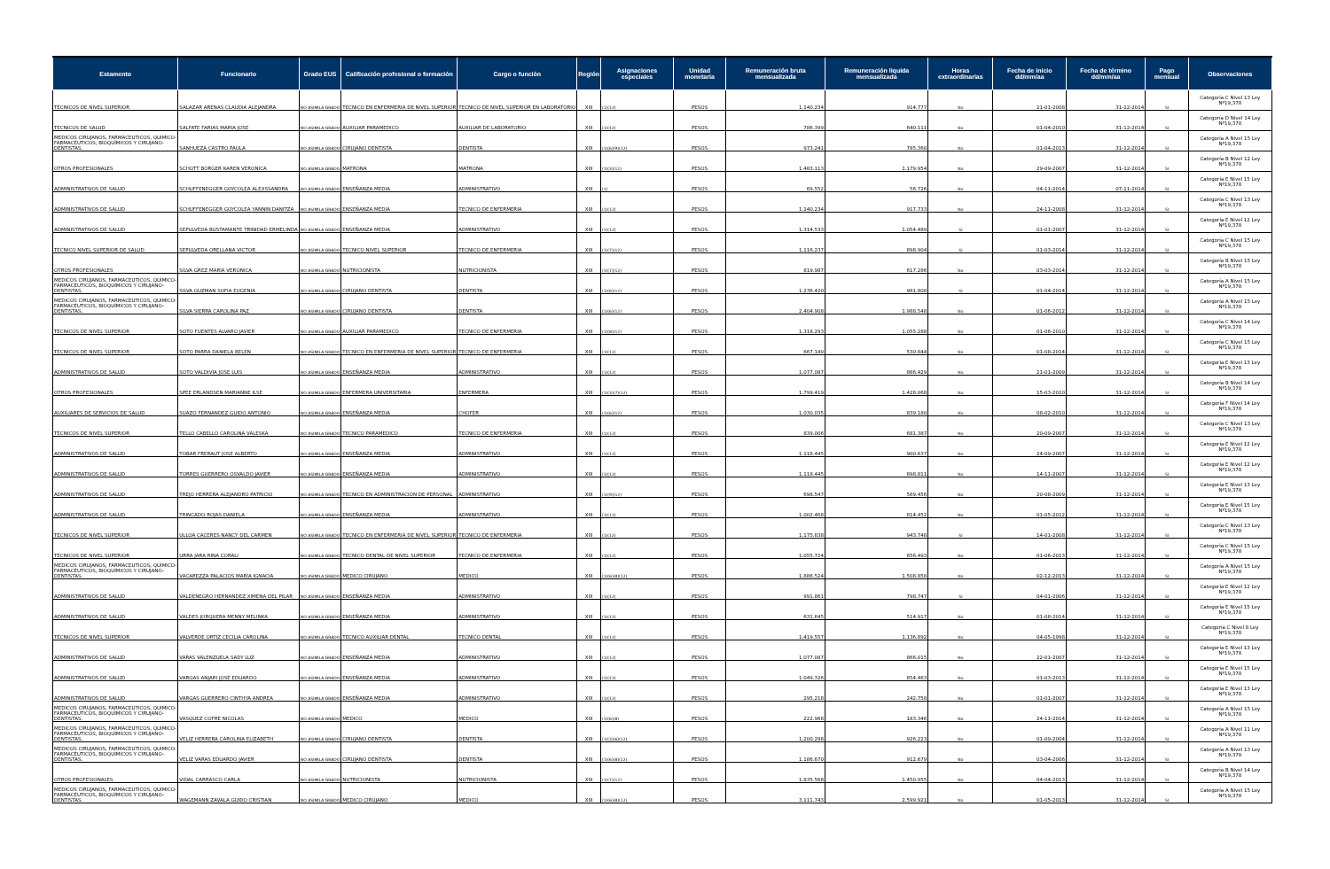| Estamento | Funcionario | Grado EUS | Calificación profesional o formación | Cargo o función | Región | Asignaciones especiales | Unidad monetaria | Remuneración bruta mensualizada | Remuneración liquida mensualizada | Horas extraordinarias | Fecha de inicio dd/mm/aa | Fecha de término dd/mm/aa | Pago mensual | Observaciones |
| --- | --- | --- | --- | --- | --- | --- | --- | --- | --- | --- | --- | --- | --- | --- |
| TÉCNICOS DE NIVEL SUPERIOR | SALAZAR ARENAS CLAUDIA ALEJANDRA | NO ASIMILA GRADO | TECNICO EN ENFERMERIA DE NIVEL SUPERIOR | TECNICO DE NIVEL SUPERIOR EN LABORATORIO | XIII | (1)(12) | PESOS | 1.140.234 | 914.777 | No | 21-01-2008 | 31-12-2014 | SI | Categoría C Nivel 13 Ley Nº19,378 |
| TÉCNICOS DE SALUD | SALFATE FARIAS MARIA JOSE | NO ASIMILA GRADO | AUXILIAR PARAMEDICO | AUXILIAR DE LABORATORIO | XIII | (1)(12) | PESOS | 786.399 | 640.111 | No | 01-04-2010 | 31-12-2014 | SI | Categoría D Nivel 14 Ley Nº19,378 |
| MEDICOS CIRUJANOS, FARMACEUTICOS, QUIMICO- FARMACÉUTICOS, BIOQUÍMICOS Y CIRUJANO- DENTISTAS. | SANHUEZA CASTRO PAULA | NO ASIMILA GRADO | CIRUJANO DENTISTA | DENTISTA | XIII | (1)(6)(9)(12) | PESOS | 973.241 | 785.360 | No | 01-04-2013 | 31-12-2014 | SI | Categoría A Nivel 15 Ley Nº19,378 |
| OTROS PROFESIONALES | SCHOTT BORGER KAREN VERONICA | NO ASIMILA GRADO | MATRONA | MATRONA | XIII | (1)(3)(12) | PESOS | 1.483.113 | 1.179.954 | No | 29-09-2007 | 31-12-2014 | SI | Categoría B Nivel 12 Ley Nº19,378 |
| ADMINISTRATIVOS DE SALUD | SCHUFFENEGGER GOYCOLEA ALEXSSANDRA | NO ASIMILA GRADO | ENSEÑANZA MEDIA | ADMINISTRATIVO | XIII | (1) | PESOS | 69.552 | 56.726 | No | 04-11-2014 | 07-11-2014 | SI | Categoría E Nivel 15 Ley Nº19,378 |
| ADMINISTRATIVOS DE SALUD | SCHUFFENEGGER GOYCOLEA YANNIN DANITZA | NO ASIMILA GRADO | ENSEÑANZA MEDIA | TECNICO DE ENFERMERIA | XIII | (1)(12) | PESOS | 1.140.234 | 917.733 | No | 24-11-2008 | 31-12-2014 | SI | Categoría C Nivel 13 Ley Nº19,378 |
| ADMINISTRATIVOS DE SALUD | SEPULVEDA BUSTAMANTE TRINIDAD ERMELINDA | NO ASIMILA GRADO | ENSEÑANZA MEDIA | ADMINISTRATIVO | XIII | (1)(12) | PESOS | 1.314.533 | 1.054.489 | SI | 01-01-2007 | 31-12-2014 | SI | Categoría E Nivel 12 Ley Nº19,378 |
| TÉCNICO NIVEL SUPERIOR DE SALUD | SEPULVEDA ORELLANA VICTOR | NO ASIMILA GRADO | TECNICO NIVEL SUPERIOR | TECNICO DE ENFERMERIA | XIII | (1)(7)(12) | PESOS | 1.116.237 | 898.904 | SI | 01-03-2014 | 31-12-2014 | SI | Categoría C Nivel 15 Ley Nº19,378 |
| OTROS PROFESIONALES | SILVA GREZ MARIA VERONICA | NO ASIMILA GRADO | NUTRICIONISTA | NUTRICIONISTA | XIII | (1)(7)(12) | PESOS | 819.987 | 617.286 | No | 03-03-2014 | 31-12-2014 | SI | Categoría B Nivel 15 Ley Nº19,378 |
| MEDICOS CIRUJANOS, FARMACEUTICOS, QUIMICO- FARMACÉUTICOS, BIOQUÍMICOS Y CIRUJANO- DENTISTAS. | SILVA GUZMAN SOFIA EUGENIA | NO ASIMILA GRADO | CIRUJANO DENTISTA | DENTISTA | XIII | (1)(6)(12) | PESOS | 1.236.420 | 981.808 | SI | 01-04-2014 | 31-12-2014 | SI | Categoría A Nivel 15 Ley Nº19,378 |
| MEDICOS CIRUJANOS, FARMACEUTICOS, QUIMICO- FARMACÉUTICOS, BIOQUÍMICOS Y CIRUJANO- DENTISTAS. | SILVA SIERRA CAROLINA PAZ | NO ASIMILA GRADO | CIRUJANO DENTISTA | DENTISTA | XIII | (1)(6)(12) | PESOS | 2.404.908 | 1.988.548 | No | 01-06-2012 | 31-12-2014 | SI | Categoría A Nivel 15 Ley Nº19,378 |
| TÉCNICOS DE NIVEL SUPERIOR | SOTO FUENTES ALVARO JAVIER | NO ASIMILA GRADO | AUXILIAR PARAMEDICO | TECNICO DE ENFERMERIA | XIII | (1)(8)(12) | PESOS | 1.318.293 | 1.055.288 | No | 01-06-2010 | 31-12-2014 | SI | Categoría C Nivel 14 Ley Nº19,378 |
| TÉCNICOS DE NIVEL SUPERIOR | SOTO PARRA DANIELA BELEN | NO ASIMILA GRADO | TECNICO EN ENFERMERIA DE NIVEL SUPERIOR | TECNICO DE ENFERMERIA | XIII | (1)(12) | PESOS | 667.149 | 530.844 | No | 01-08-2014 | 31-12-2014 | SI | Categoría C Nivel 15 Ley Nº19,378 |
| ADMINISTRATIVOS DE SALUD | SOTO VALDIVIA JOSE LUIS | NO ASIMILA GRADO | ENSEÑANZA MEDIA | ADMINISTRATIVO | XIII | (1)(12) | PESOS | 1.077.087 | 866.429 | No | 21-01-2009 | 31-12-2014 | SI | Categoría E Nivel 13 Ley Nº19,378 |
| OTROS PROFESIONALES | SPEE ERLANDSEN MARIANNE ILSE | NO ASIMILA GRADO | ENFERMERA UNIVERSITARIA | ENFERMERA | XIII | (1)(3)(7)(12) | PESOS | 1.799.419 | 1.428.068 | No | 15-03-2010 | 31-12-2014 | SI | Categoría B Nivel 14 Ley Nº19,378 |
| AUXILIARES DE SERVICIOS DE SALUD | SUAZO FERNANDEZ GUIDO ANTONIO | NO ASIMILA GRADO | ENSEÑANZA MEDIA | CHOFER | XIII | (1)(6)(12) | PESOS | 1.030.035 | 839.180 | No | 08-02-2010 | 31-12-2014 | SI | Categoría F Nivel 14 Ley Nº19,378 |
| TÉCNICOS DE NIVEL SUPERIOR | TELLO CABELLO CAROLINA VALESKA | NO ASIMILA GRADO | TECNICO PARAMEDICO | TECNICO DE ENFERMERIA | XIII | (1)(12) | PESOS | 839.006 | 681.387 | No | 20-09-2007 | 31-12-2014 | SI | Categoría C Nivel 13 Ley Nº19,378 |
| ADMINISTRATIVOS DE SALUD | TOBAR FRERAUT JOSE ALBERTO | NO ASIMILA GRADO | ENSEÑANZA MEDIA | ADMINISTRATIVO | XIII | (1)(12) | PESOS | 1.118.445 | 900.637 | No | 24-09-2007 | 31-12-2014 | SI | Categoría E Nivel 12 Ley Nº19,378 |
| ADMINISTRATIVOS DE SALUD | TORRES GUERRERO OSVALDO JAVIER | NO ASIMILA GRADO | ENSEÑANZA MEDIA | ADMINISTRATIVO | XIII | (1)(12) | PESOS | 1.118.445 | 898.811 | No | 14-11-2007 | 31-12-2014 | SI | Categoría E Nivel 12 Ley Nº19,378 |
| ADMINISTRATIVOS DE SALUD | TREJO HERRERA ALEJANDRO PATRICIO | NO ASIMILA GRADO | TECNICO EN ADMINISTRACION DE PERSONAL | ADMINISTRATIVO | XIII | (1)(9)(12) | PESOS | 698.547 | 569.456 | No | 20-08-2009 | 31-12-2014 | SI | Categoría E Nivel 13 Ley Nº19,378 |
| ADMINISTRATIVOS DE SALUD | TRINCADO ROJAS DANIELA | NO ASIMILA GRADO | ENSEÑANZA MEDIA | ADMINISTRATIVO | XIII | (1)(12) | PESOS | 1.002.468 | 814.452 | No | 01-05-2012 | 31-12-2014 | SI | Categoría E Nivel 15 Ley Nº19,378 |
| TÉCNICOS DE NIVEL SUPERIOR | ULLOA CACERES NANCY DEL CARMEN | NO ASIMILA GRADO | TECNICO EN ENFERMERIA DE NIVEL SUPERIOR | TECNICO DE ENFERMERIA | XIII | (1)(12) | PESOS | 1.175.838 | 943.748 | SI | 14-01-2008 | 31-12-2014 | SI | Categoría C Nivel 13 Ley Nº19,378 |
| TÉCNICOS DE NIVEL SUPERIOR | URRA JARA RINA CORALI | NO ASIMILA GRADO | TECNICO DENTAL DE NIVEL SUPERIOR | TECNICO DE ENFERMERIA | XIII | (1)(12) | PESOS | 1.055.724 | 856.493 | No | 01-06-2013 | 31-12-2014 | SI | Categoría C Nivel 15 Ley Nº19,378 |
| MEDICOS CIRUJANOS, FARMACEUTICOS, QUIMICO- FARMACÉUTICOS, BIOQUÍMICOS Y CIRUJANO- DENTISTAS. | VACAREZZA PALACIOS MARÍA IGNACIA | NO ASIMILA GRADO | MEDICO CIRUJANO | MEDICO | XIII | (1)(6)(8)(12) | PESOS | 1.886.524 | 1.508.858 | No | 02-12-2013 | 31-12-2014 | SI | Categoría A Nivel 15 Ley Nº19,378 |
| ADMINISTRATIVOS DE SALUD | VALDENEGRO HERNANDEZ XIMENA DEL PILAR | NO ASIMILA GRADO | ENSEÑANZA MEDIA | ADMINISTRATIVO | XIII | (1)(12) | PESOS | 991.861 | 798.747 | SI | 04-01-2006 | 31-12-2014 | SI | Categoría E Nivel 12 Ley Nº19,378 |
| ADMINISTRATIVOS DE SALUD | VALDES JORQUERA MENNY MELINKA | NO ASIMILA GRADO | ENSEÑANZA MEDIA | ADMINISTRATIVO | XIII | (1)(12) | PESOS | 631.645 | 514.917 | No | 01-08-2014 | 31-12-2014 | SI | Categoría E Nivel 15 Ley Nº19,378 |
| TÉCNICOS DE NIVEL SUPERIOR | VALVERDE ORTIZ CECILIA CAROLINA | NO ASIMILA GRADO | TECNICO AUXILIAR DENTAL | TECNICO DENTAL | XIII | (1)(12) | PESOS | 1.419.557 | 1.136.892 | No | 04-05-1998 | 31-12-2014 | SI | Categoría C Nivel 8 Ley Nº19,378 |
| ADMINISTRATIVOS DE SALUD | VARAS VALENZUELA SADY LUZ | NO ASIMILA GRADO | ENSEÑANZA MEDIA | ADMINISTRATIVO | XIII | (1)(12) | PESOS | 1.077.087 | 866.015 | No | 22-01-2007 | 31-12-2014 | SI | Categoría E Nivel 13 Ley Nº19,378 |
| ADMINISTRATIVOS DE SALUD | VARGAS ANJARI JOSÉ EDUARDO | NO ASIMILA GRADO | ENSEÑANZA MEDIA | ADMINISTRATIVO | XIII | (1)(12) | PESOS | 1.049.326 | 854.463 | No | 01-03-2013 | 31-12-2014 | SI | Categoría E Nivel 15 Ley Nº19,378 |
| ADMINISTRATIVOS DE SALUD | VARGAS GUERRERO CINTHYA ANDREA | NO ASIMILA GRADO | ENSEÑANZA MEDIA | ADMINISTRATIVO | XIII | (1)(12) | PESOS | 295.218 | 242.758 | No | 01-01-2007 | 31-12-2014 | SI | Categoría E Nivel 13 Ley Nº19,378 |
| MEDICOS CIRUJANOS, FARMACEUTICOS, QUIMICO- FARMACÉUTICOS, BIOQUÍMICOS Y CIRUJANO- DENTISTAS. | VASQUEZ COFRE NICOLAS | NO ASIMILA GRADO | MEDICO | MEDICO | XIII | (1)(6)(8) | PESOS | 222.968 | 183.346 | No | 24-11-2014 | 31-12-2014 | SI | Categoría A Nivel 15 Ley Nº19,378 |
| MEDICOS CIRUJANOS, FARMACEUTICOS, QUIMICO- FARMACÉUTICOS, BIOQUÍMICOS Y CIRUJANO- DENTISTAS. | VELIZ HERRERA CAROLINA ELIZABETH | NO ASIMILA GRADO | CIRUJANO DENTISTA | DENTISTA | XIII | (1)(3)(6)(12) | PESOS | 1.200.298 | 926.223 | No | 01-09-2004 | 31-12-2014 | SI | Categoría A Nivel 11 Ley Nº19,378 |
| MEDICOS CIRUJANOS, FARMACEUTICOS, QUIMICO- FARMACÉUTICOS, BIOQUÍMICOS Y CIRUJANO- DENTISTAS. | VELIZ VARAS EDUARDO JAVIER | NO ASIMILA GRADO | CIRUJANO DENTISTA | DENTISTA | XIII | (1)(6)(8)(12) | PESOS | 1.186.670 | 912.679 | No | 03-04-2006 | 31-12-2014 | SI | Categoría A Nivel 13 Ley Nº19,378 |
| OTROS PROFESIONALES | VIDAL CARRASCO CARLA | NO ASIMILA GRADO | NUTRICIONISTA | NUTRICIONISTA | XIII | (1)(7)(12) | PESOS | 1.835.568 | 1.450.955 | No | 04-04-2013 | 31-12-2014 | SI | Categoría B Nivel 14 Ley Nº19,378 |
| MEDICOS CIRUJANOS, FARMACEUTICOS, QUIMICO- FARMACÉUTICOS, BIOQUÍMICOS Y CIRUJANO- DENTISTAS. | WAGEMANN ZAVALA GUIDO CRISTIAN | NO ASIMILA GRADO | MEDICO CIRUJANO | MEDICO | XIII | (1)(6)(8)(12) | PESOS | 3.111.743 | 2.599.921 | No | 01-05-2013 | 31-12-2014 | SI | Categoría A Nivel 15 Ley Nº19,378 |